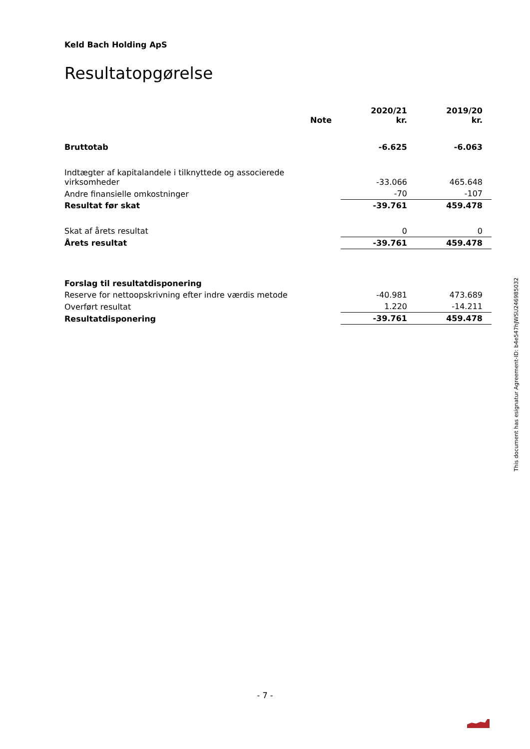Keld Bach Holding ApS
Resultatopgørelse
| | Note | 2020/21 kr. | 2019/20 kr. |
| --- | --- | --- | --- |
| Bruttotab | | -6.625 | -6.063 |
| Indtægter af kapitalandele i tilknyttede og associerede virksomheder | | -33.066 | 465.648 |
| Andre finansielle omkostninger | | -70 | -107 |
| Resultat før skat | | -39.761 | 459.478 |
| Skat af årets resultat | | 0 | 0 |
| Årets resultat | | -39.761 | 459.478 |
| Forslag til resultatdisponering | | | |
| Reserve for nettoopskrivning efter indre værdis metode | | -40.981 | 473.689 |
| Overført resultat | | 1.220 | -14.211 |
| Resultatdisponering | | -39.761 | 459.478 |
This document has esignatur Agreement-ID: b4e547hJWSU246985032
- 7 -